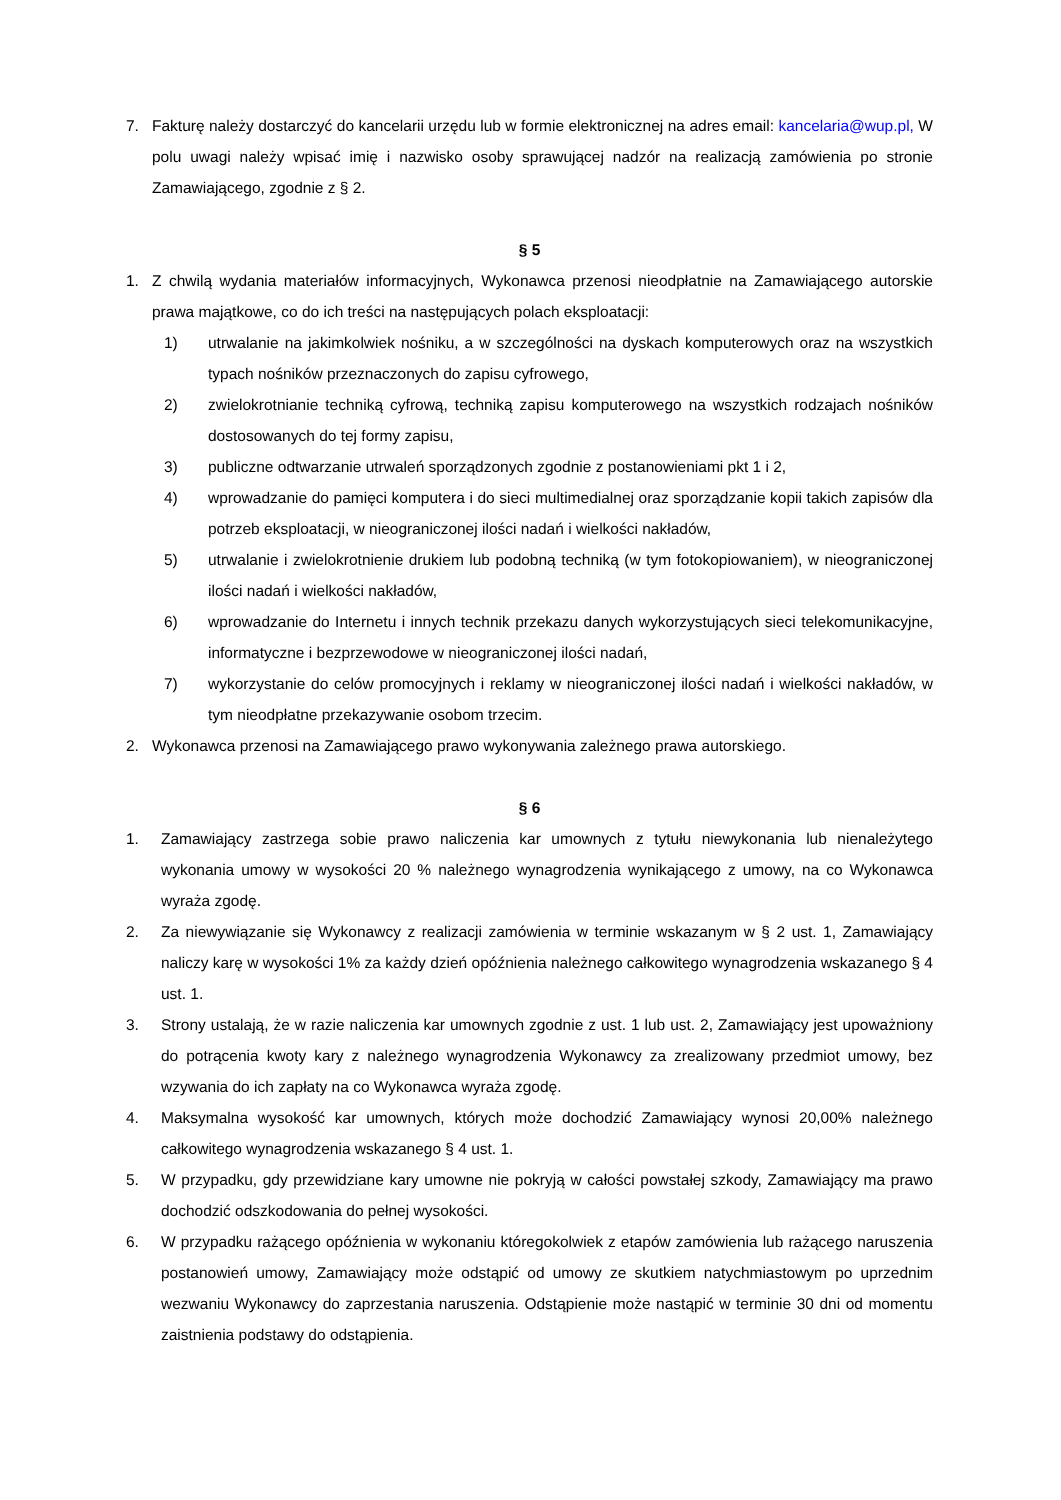7. Fakturę należy dostarczyć do kancelarii urzędu lub w formie elektronicznej na adres email: kancelaria@wup.pl, W polu uwagi należy wpisać imię i nazwisko osoby sprawującej nadzór na realizacją zamówienia po stronie Zamawiającego, zgodnie z § 2.
§ 5
1. Z chwilą wydania materiałów informacyjnych, Wykonawca przenosi nieodpłatnie na Zamawiającego autorskie prawa majątkowe, co do ich treści na następujących polach eksploatacji:
1) utrwalanie na jakimkolwiek nośniku, a w szczególności na dyskach komputerowych oraz na wszystkich typach nośników przeznaczonych do zapisu cyfrowego,
2) zwielokrotnianie techniką cyfrową, techniką zapisu komputerowego na wszystkich rodzajach nośników dostosowanych do tej formy zapisu,
3) publiczne odtwarzanie utrwaleń sporządzonych zgodnie z postanowieniami pkt 1 i 2,
4) wprowadzanie do pamięci komputera i do sieci multimedialnej oraz sporządzanie kopii takich zapisów dla potrzeb eksploatacji, w nieograniczonej ilości nadań i wielkości nakładów,
5) utrwalanie i zwielokrotnienie drukiem lub podobną techniką (w tym fotokopiowaniem), w nieograniczonej ilości nadań i wielkości nakładów,
6) wprowadzanie do Internetu i innych technik przekazu danych wykorzystujących sieci telekomunikacyjne, informatyczne i bezprzewodowe w nieograniczonej ilości nadań,
7) wykorzystanie do celów promocyjnych i reklamy w nieograniczonej ilości nadań i wielkości nakładów, w tym nieodpłatne przekazywanie osobom trzecim.
2. Wykonawca przenosi na Zamawiającego prawo wykonywania zależnego prawa autorskiego.
§ 6
1. Zamawiający zastrzega sobie prawo naliczenia kar umownych z tytułu niewykonania lub nienależytego wykonania umowy w wysokości 20 % należnego wynagrodzenia wynikającego z umowy, na co Wykonawca wyraża zgodę.
2. Za niewywiązanie się Wykonawcy z realizacji zamówienia w terminie wskazanym w § 2 ust. 1, Zamawiający naliczy karę w wysokości 1% za każdy dzień opóźnienia należnego całkowitego wynagrodzenia wskazanego § 4 ust. 1.
3. Strony ustalają, że w razie naliczenia kar umownych zgodnie z ust. 1 lub ust. 2, Zamawiający jest upoważniony do potrącenia kwoty kary z należnego wynagrodzenia Wykonawcy za zrealizowany przedmiot umowy, bez wzywania do ich zapłaty na co Wykonawca wyraża zgodę.
4. Maksymalna wysokość kar umownych, których może dochodzić Zamawiający wynosi 20,00% należnego całkowitego wynagrodzenia wskazanego § 4 ust. 1.
5. W przypadku, gdy przewidziane kary umowne nie pokryją w całości powstałej szkody, Zamawiający ma prawo dochodzić odszkodowania do pełnej wysokości.
6. W przypadku rażącego opóźnienia w wykonaniu któregokolwiek z etapów zamówienia lub rażącego naruszenia postanowień umowy, Zamawiający może odstąpić od umowy ze skutkiem natychmiastowym po uprzednim wezwaniu Wykonawcy do zaprzestania naruszenia. Odstąpienie może nastąpić w terminie 30 dni od momentu zaistnienia podstawy do odstąpienia.